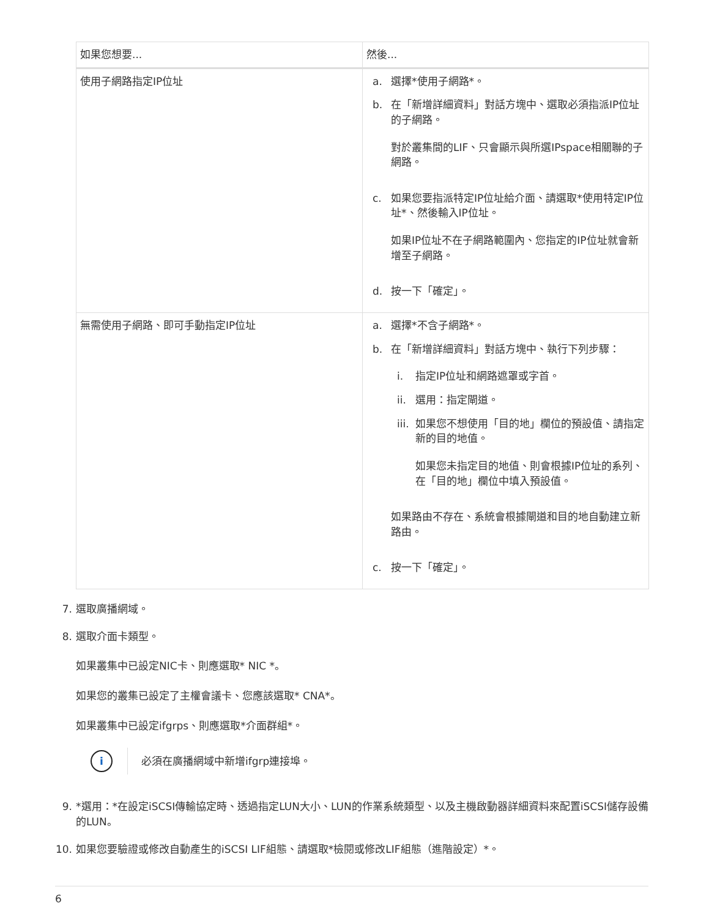| 如果您想要... | 然後... |
| --- | --- |
| 使用子網路指定IP位址 | a. 選擇*使用子網路*。 b. 在「新增詳細資料」對話方塊中、選取必須指派IP位址的子網路。 對於叢集間的LIF、只會顯示與所選IPspace相關聯的子網路。 c. 如果您要指派特定IP位址給介面、請選取*使用特定IP位址*、然後輸入IP位址。 如果IP位址不在子網路範圍內、您指定的IP位址就會新增至子網路。 d. 按一下「確定」。 |
| 無需使用子網路、即可手動指定IP位址 | a. 選擇*不含子網路*。 b. 在「新增詳細資料」對話方塊中、執行下列步驟： i. 指定IP位址和網路遮罩或字首。 ii. 選用：指定閘道。 iii. 如果您不想使用「目的地」欄位的預設值、請指定新的目的地值。 如果您未指定目的地值、則會根據IP位址的系列、在「目的地」欄位中填入預設值。 如果路由不存在、系統會根據閘道和目的地自動建立新路由。 c. 按一下「確定」。 |
7. 選取廣播網域。
8. 選取介面卡類型。
如果叢集中已設定NIC卡、則應選取* NIC *。
如果您的叢集已設定了主權會議卡、您應該選取* CNA*。
如果叢集中已設定ifgrps、則應選取*介面群組*。
i
必須在廣播網域中新增ifgrp連接埠。
9. *選用：*在設定iSCSI傳輸協定時、透過指定LUN大小、LUN的作業系統類型、以及主機啟動器詳細資料來配置iSCSI儲存設備的LUN。
10. 如果您要驗證或修改自動產生的iSCSI LIF組態、請選取*檢閱或修改LIF組態（進階設定）*。
6